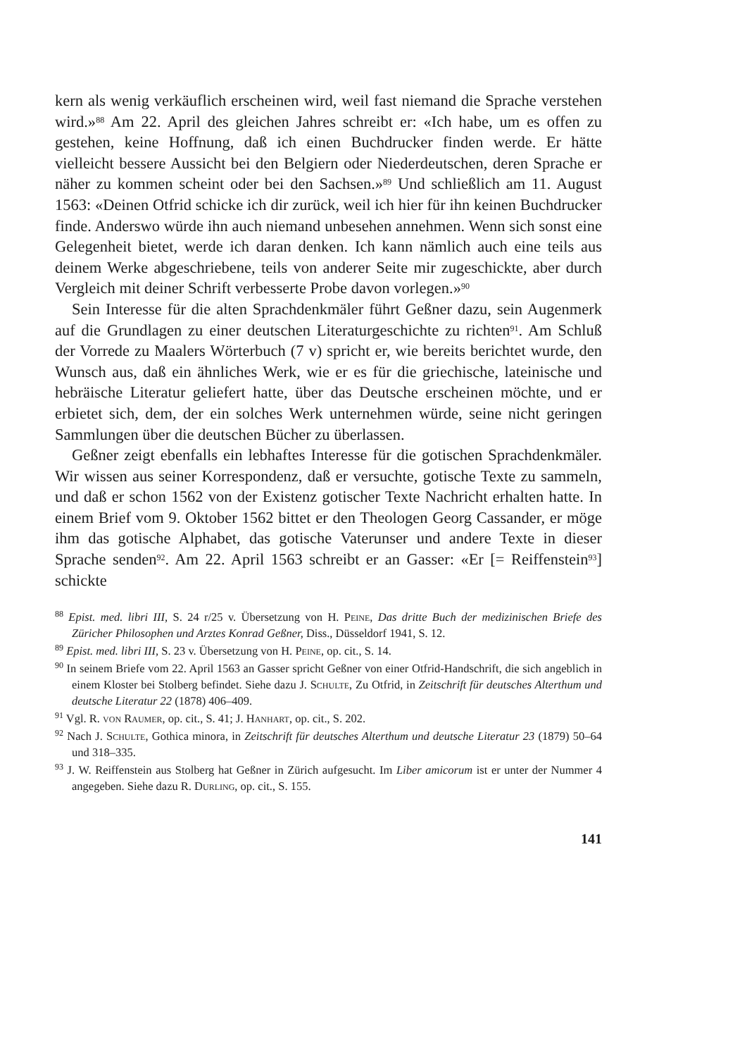kern als wenig verkäuflich erscheinen wird, weil fast niemand die Sprache verstehen wird.»<sup>88</sup> Am 22. April des gleichen Jahres schreibt er: «Ich habe, um es offen zu gestehen, keine Hoffnung, daß ich einen Buchdrucker finden werde. Er hätte vielleicht bessere Aussicht bei den Belgiern oder Niederdeutschen, deren Sprache er näher zu kommen scheint oder bei den Sachsen.»<sup>89</sup> Und schließlich am 11. August 1563: «Deinen Otfrid schicke ich dir zurück, weil ich hier für ihn keinen Buchdrucker finde. Anderswo würde ihn auch niemand unbesehen annehmen. Wenn sich sonst eine Gelegenheit bietet, werde ich daran denken. Ich kann nämlich auch eine teils aus deinem Werke abgeschriebene, teils von anderer Seite mir zugeschickte, aber durch Vergleich mit deiner Schrift verbesserte Probe davon vorlegen.»<sup>90</sup>
Sein Interesse für die alten Sprachdenkmäler führt Geßner dazu, sein Augenmerk auf die Grundlagen zu einer deutschen Literaturgeschichte zu richten<sup>91</sup>. Am Schluß der Vorrede zu Maalers Wörterbuch (7 v) spricht er, wie bereits berichtet wurde, den Wunsch aus, daß ein ähnliches Werk, wie er es für die griechische, lateinische und hebräische Literatur geliefert hatte, über das Deutsche erscheinen möchte, und er erbietet sich, dem, der ein solches Werk unternehmen würde, seine nicht geringen Sammlungen über die deutschen Bücher zu überlassen.
Geßner zeigt ebenfalls ein lebhaftes Interesse für die gotischen Sprachdenkmäler. Wir wissen aus seiner Korrespondenz, daß er versuchte, gotische Texte zu sammeln, und daß er schon 1562 von der Existenz gotischer Texte Nachricht erhalten hatte. In einem Brief vom 9. Oktober 1562 bittet er den Theologen Georg Cassander, er möge ihm das gotische Alphabet, das gotische Vaterunser und andere Texte in dieser Sprache senden<sup>92</sup>. Am 22. April 1563 schreibt er an Gasser: «Er [= Reiffenstein<sup>93</sup>] schickte
<sup>88</sup> Epist. med. libri III, S. 24 r/25 v. Übersetzung von H. Peine, Das dritte Buch der medizinischen Briefe des Züricher Philosophen und Arztes Konrad Geßner, Diss., Düsseldorf 1941, S. 12.
<sup>89</sup> Epist. med. libri III, S. 23 v. Übersetzung von H. Peine, op. cit., S. 14.
<sup>90</sup> In seinem Briefe vom 22. April 1563 an Gasser spricht Geßner von einer Otfrid-Handschrift, die sich angeblich in einem Kloster bei Stolberg befindet. Siehe dazu J. Schulte, Zu Otfrid, in Zeitschrift für deutsches Alterthum und deutsche Literatur 22 (1878) 406–409.
<sup>91</sup> Vgl. R. von Raumer, op. cit., S. 41; J. Hanhart, op. cit., S. 202.
<sup>92</sup> Nach J. Schulte, Gothica minora, in Zeitschrift für deutsches Alterthum und deutsche Literatur 23 (1879) 50–64 und 318–335.
<sup>93</sup> J. W. Reiffenstein aus Stolberg hat Geßner in Zürich aufgesucht. Im Liber amicorum ist er unter der Nummer 4 angegeben. Siehe dazu R. Durling, op. cit., S. 155.
141